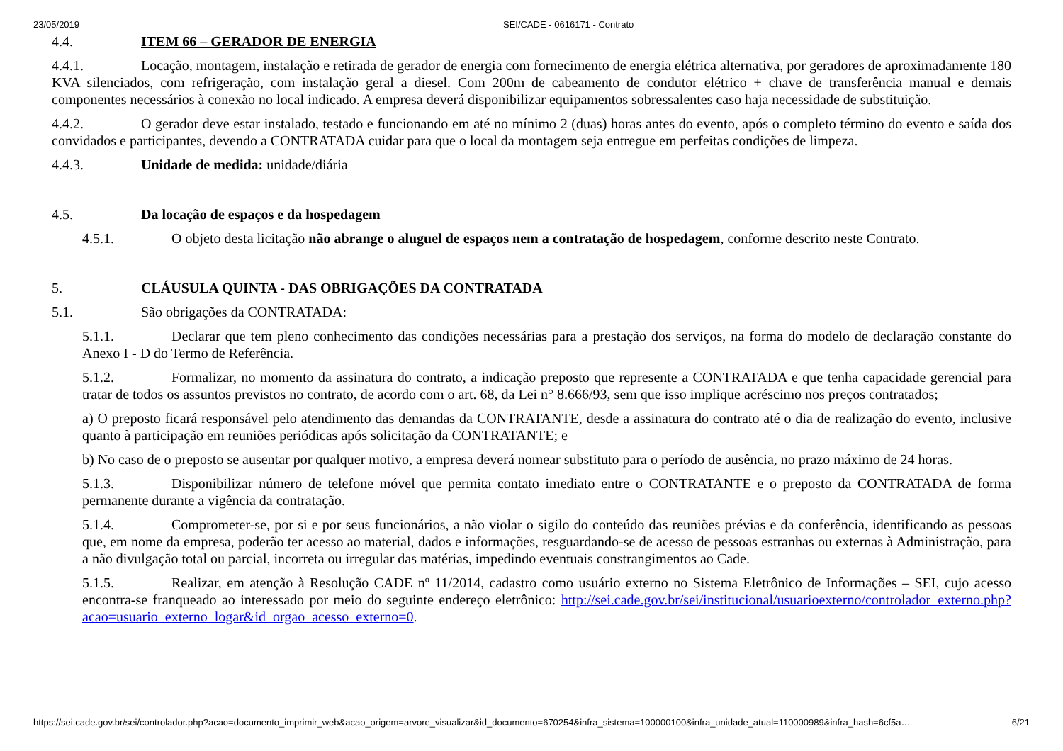23/05/2019 SEI/CADE - 0616171 - Contrato
4.4. ITEM 66 – GERADOR DE ENERGIA
4.4.1. Locação, montagem, instalação e retirada de gerador de energia com fornecimento de energia elétrica alternativa, por geradores de aproximadamente 180 KVA silenciados, com refrigeração, com instalação geral a diesel. Com 200m de cabeamento de condutor elétrico + chave de transferência manual e demais componentes necessários à conexão no local indicado. A empresa deverá disponibilizar equipamentos sobressalentes caso haja necessidade de substituição.
4.4.2. O gerador deve estar instalado, testado e funcionando em até no mínimo 2 (duas) horas antes do evento, após o completo término do evento e saída dos convidados e participantes, devendo a CONTRATADA cuidar para que o local da montagem seja entregue em perfeitas condições de limpeza.
4.4.3. Unidade de medida: unidade/diária
4.5. Da locação de espaços e da hospedagem
4.5.1. O objeto desta licitação não abrange o aluguel de espaços nem a contratação de hospedagem, conforme descrito neste Contrato.
5. CLÁUSULA QUINTA - DAS OBRIGAÇÕES DA CONTRATADA
5.1. São obrigações da CONTRATADA:
5.1.1. Declarar que tem pleno conhecimento das condições necessárias para a prestação dos serviços, na forma do modelo de declaração constante do Anexo I - D do Termo de Referência.
5.1.2. Formalizar, no momento da assinatura do contrato, a indicação preposto que represente a CONTRATADA e que tenha capacidade gerencial para tratar de todos os assuntos previstos no contrato, de acordo com o art. 68, da Lei n° 8.666/93, sem que isso implique acréscimo nos preços contratados;
a) O preposto ficará responsável pelo atendimento das demandas da CONTRATANTE, desde a assinatura do contrato até o dia de realização do evento, inclusive quanto à participação em reuniões periódicas após solicitação da CONTRATANTE; e
b) No caso de o preposto se ausentar por qualquer motivo, a empresa deverá nomear substituto para o período de ausência, no prazo máximo de 24 horas.
5.1.3. Disponibilizar número de telefone móvel que permita contato imediato entre o CONTRATANTE e o preposto da CONTRATADA de forma permanente durante a vigência da contratação.
5.1.4. Comprometer-se, por si e por seus funcionários, a não violar o sigilo do conteúdo das reuniões prévias e da conferência, identificando as pessoas que, em nome da empresa, poderão ter acesso ao material, dados e informações, resguardando-se de acesso de pessoas estranhas ou externas à Administração, para a não divulgação total ou parcial, incorreta ou irregular das matérias, impedindo eventuais constrangimentos ao Cade.
5.1.5. Realizar, em atenção à Resolução CADE nº 11/2014, cadastro como usuário externo no Sistema Eletrônico de Informações – SEI, cujo acesso encontra-se franqueado ao interessado por meio do seguinte endereço eletrônico: http://sei.cade.gov.br/sei/institucional/usuarioexterno/controlador_externo.php?acao=usuario_externo_logar&id_orgao_acesso_externo=0.
https://sei.cade.gov.br/sei/controlador.php?acao=documento_imprimir_web&acao_origem=arvore_visualizar&id_documento=670254&infra_sistema=100000100&infra_unidade_atual=110000989&infra_hash=6cf5a… 6/21